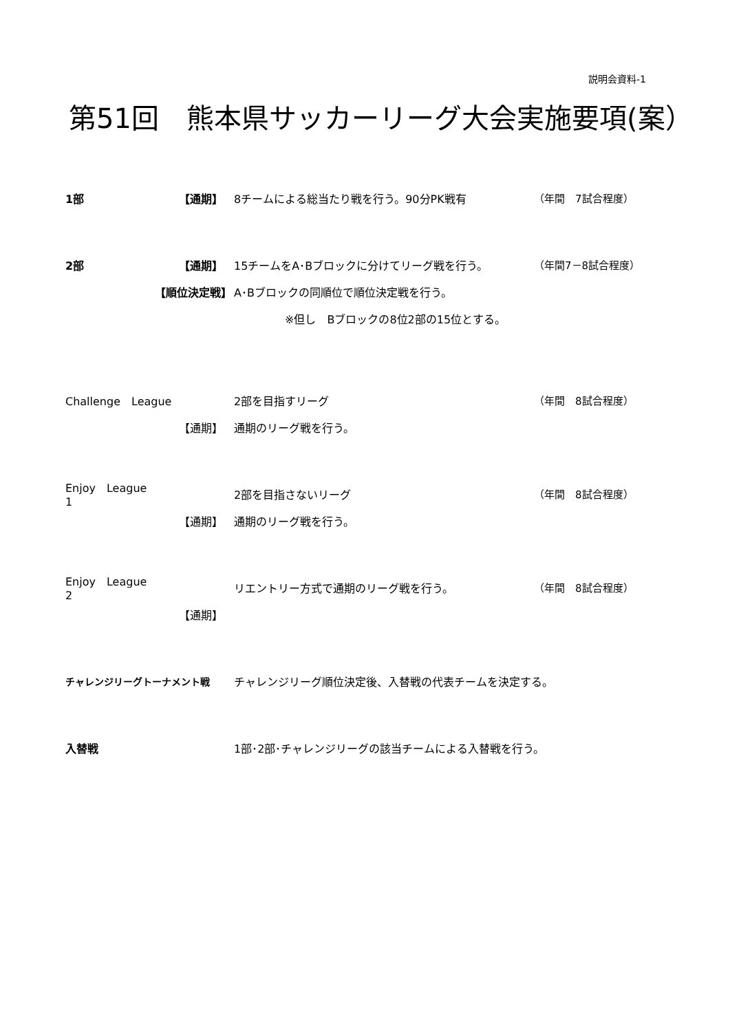説明会資料-1
第51回　熊本県サッカーリーグ大会実施要項(案）
1部 【通期】 　8チームによる総当たり戦を行う。90分PK戦有 （年間　7試合程度）
2部 【通期】 　15チームをA･Bブロックに分けてリーグ戦を行う。 （年間7－8試合程度）
【順位決定戦】 　A･Bブロックの同順位で順位決定戦を行う。
※但し　Bブロックの8位2部の15位とする。
Challenge　League 　2部を目指すリーグ （年間　8試合程度）
【通期】 　通期のリーグ戦を行う。
Enjoy　League　1
　2部を目指さないリーグ （年間　8試合程度）
【通期】 　通期のリーグ戦を行う。
Enjoy　League　2
　リエントリー方式で通期のリーグ戦を行う。 （年間　8試合程度）
【通期】
チャレンジリーグトーナメント戦 　チャレンジリーグ順位決定後、入替戦の代表チームを決定する。
入替戦 　1部･2部･チャレンジリーグの該当チームによる入替戦を行う。